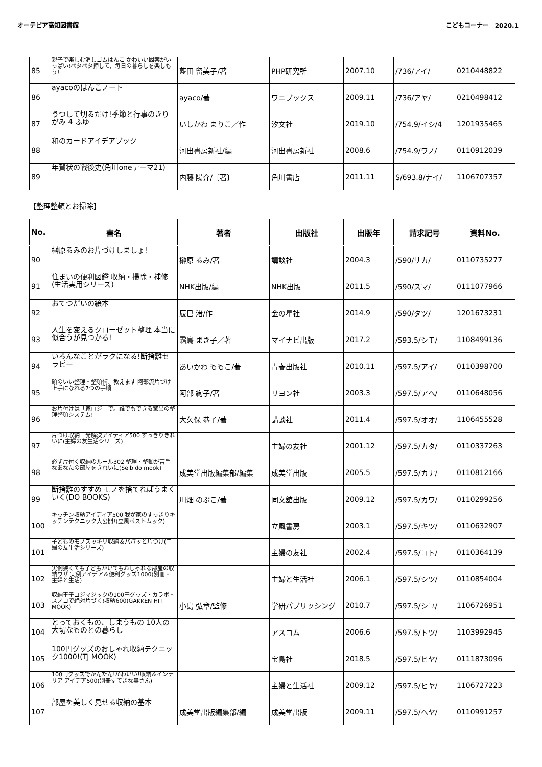オーテピア高知図書館 こどもコーナー　2020.1
| 85 | 親子で楽しむ消しゴムはんこ かわいい図案がいっぱい!ペタペタ押して、毎日の暮らしを楽しもう! | 藍田 留美子/著 | PHP研究所 | 2007.10 | /736/アイ/ | 0210448822 |
| 86 | ayacoのはんこノート | ayaco/著 | ワニブックス | 2009.11 | /736/アヤ/ | 0210498412 |
| 87 | うつして切るだけ!季節と行事のきりがみ 4 ふゆ | いしかわ まりこ／作 | 汐文社 | 2019.10 | /754.9/イシ/4 | 1201935465 |
| 88 | 和のカードアイデアブック | 河出書房新社/編 | 河出書房新社 | 2008.6 | /754.9/ワノ/ | 0110912039 |
| 89 | 年賀状の戦後史(角川oneテーマ21) | 内藤 陽介/〔著〕 | 角川書店 | 2011.11 | S/693.8/ナイ/ | 1106707357 |
【整理整頓とお掃除】
| No. | 書名 | 著者 | 出版社 | 出版年 | 請求記号 | 資料No. |
| --- | --- | --- | --- | --- | --- | --- |
| 90 | 榊原るみのお片づけしましょ! | 榊原 るみ/著 | 講談社 | 2004.3 | /590/サカ/ | 0110735277 |
| 91 | 住まいの便利図鑑 収納・掃除・補修(生活実用シリーズ) | NHK出版/編 | NHK出版 | 2011.5 | /590/スマ/ | 0111077966 |
| 92 | おてつだいの絵本 | 辰巳 渚/作 | 金の星社 | 2014.9 | /590/タツ/ | 1201673231 |
| 93 | 人生を変えるクローゼット整理 本当に似合うが見つかる! | 霜鳥 まき子／著 | マイナビ出版 | 2017.2 | /593.5/シモ/ | 1108499136 |
| 94 | いろんなことがラクになる!断捨離セラピー | あいかわ ももこ/著 | 青春出版社 | 2010.11 | /597.5/アイ/ | 0110398700 |
| 95 | 頭のいい整理・整頓術、教えます 阿部流片づけ上手になれる7つの手順 | 阿部 絢子/著 | リヨン社 | 2003.3 | /597.5/アヘ/ | 0110648056 |
| 96 | お片付けは「家ロジ」で。誰でもできる驚異の整理整頓システム! | 大久保 恭子/著 | 講談社 | 2011.4 | /597.5/オオ/ | 1106455528 |
| 97 | 片づけ収納一発解決アイディア500 すっきりきれいに(主婦の友生活シリーズ) | | 主婦の友社 | 2001.12 | /597.5/カタ/ | 0110337263 |
| 98 | 必ず片付く収納のルール302 整理・整頓が苦手なあなたの部屋をきれいに(Seibido mook) | 成美堂出版編集部/編集 | 成美堂出版 | 2005.5 | /597.5/カナ/ | 0110812166 |
| 99 | 断捨離のすすめ モノを捨てればうまくいく(DO BOOKS) | 川畑 のぶこ/著 | 同文舘出版 | 2009.12 | /597.5/カワ/ | 0110299256 |
| 100 | キッチン収納アイディア500 我が家のすっきりキッチンテクニック大公開!(立風ベストムック) | | 立風書房 | 2003.1 | /597.5/キツ/ | 0110632907 |
| 101 | 子どものモノスッキリ収納＆パパッと片づけ(主婦の友生活シリーズ) | | 主婦の友社 | 2002.4 | /597.5/コト/ | 0110364139 |
| 102 | 実例狭くても子どもがいてもおしゃれな部屋の収納ワザ 実例アイデア＆便利グッズ1000(別冊・主婦と生活) | | 主婦と生活社 | 2006.1 | /597.5/シツ/ | 0110854004 |
| 103 | 収納王子コジマジックの100円グッズ・カラボ・スノコで絶対片づく!収納600(GAKKEN HIT MOOK) | 小島 弘章/監修 | 学研パブリッシング | 2010.7 | /597.5/シユ/ | 1106726951 |
| 104 | とっておくもの、しまうもの 10人の大切なものとの暮らし | | アスコム | 2006.6 | /597.5/トツ/ | 1103992945 |
| 105 | 100円グッズのおしゃれ収納テクニック1000!(TJ MOOK) | | 宝島社 | 2018.5 | /597.5/ヒヤ/ | 0111873096 |
| 106 | 100円グッズでかんたん!かわいい!収納＆インテリア アイデア500(別冊すてきな奥さん) | | 主婦と生活社 | 2009.12 | /597.5/ヒヤ/ | 1106727223 |
| 107 | 部屋を美しく見せる収納の基本 | 成美堂出版編集部/編 | 成美堂出版 | 2009.11 | /597.5/ヘヤ/ | 0110991257 |